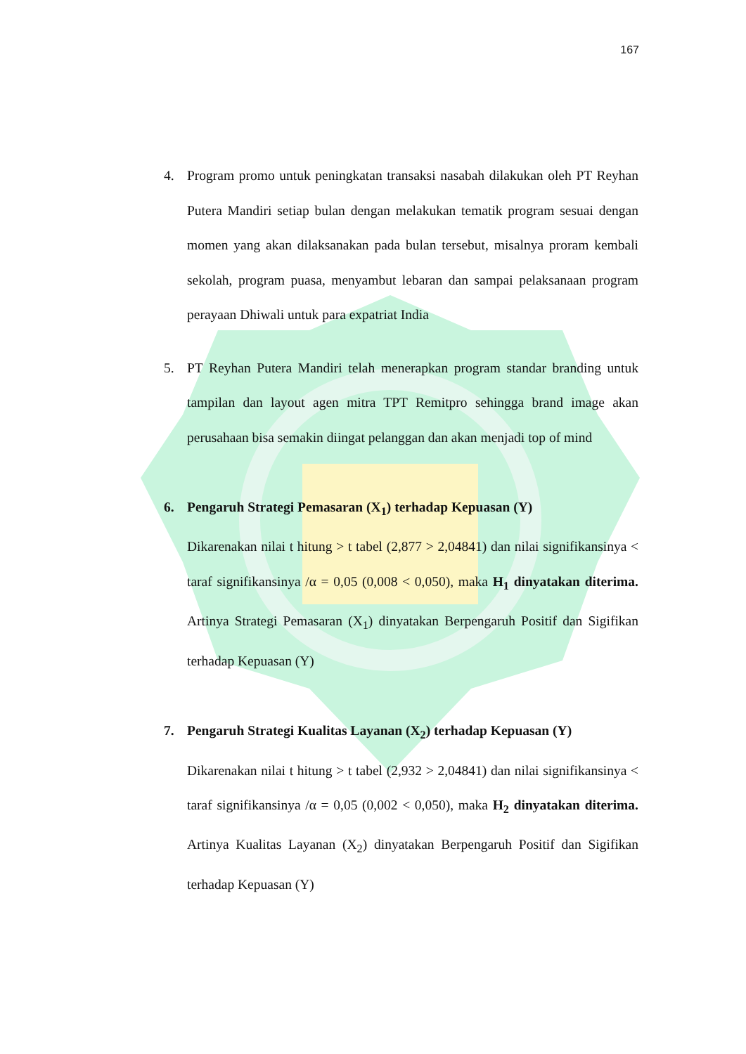167
4. Program promo untuk peningkatan transaksi nasabah dilakukan oleh PT Reyhan Putera Mandiri setiap bulan dengan melakukan tematik program sesuai dengan momen yang akan dilaksanakan pada bulan tersebut, misalnya proram kembali sekolah, program puasa, menyambut lebaran dan sampai pelaksanaan program perayaan Dhiwali untuk para expatriat India
5. PT Reyhan Putera Mandiri telah menerapkan program standar branding untuk tampilan dan layout agen mitra TPT Remitpro sehingga brand image akan perusahaan bisa semakin diingat pelanggan dan akan menjadi top of mind
6. Pengaruh Strategi Pemasaran (X<sub>1</sub>) terhadap Kepuasan (Y)
Dikarenakan nilai t hitung > t tabel (2,877 > 2,04841) dan nilai signifikansinya < taraf signifikansinya /α = 0,05 (0,008 < 0,050), maka H<sub>1</sub> dinyatakan diterima. Artinya Strategi Pemasaran (X<sub>1</sub>) dinyatakan Berpengaruh Positif dan Sigifikan terhadap Kepuasan (Y)
7. Pengaruh Strategi Kualitas Layanan (X<sub>2</sub>) terhadap Kepuasan (Y)
Dikarenakan nilai t hitung > t tabel (2,932 > 2,04841) dan nilai signifikansinya < taraf signifikansinya /α = 0,05 (0,002 < 0,050), maka H<sub>2</sub> dinyatakan diterima. Artinya Kualitas Layanan (X<sub>2</sub>) dinyatakan Berpengaruh Positif dan Sigifikan terhadap Kepuasan (Y)